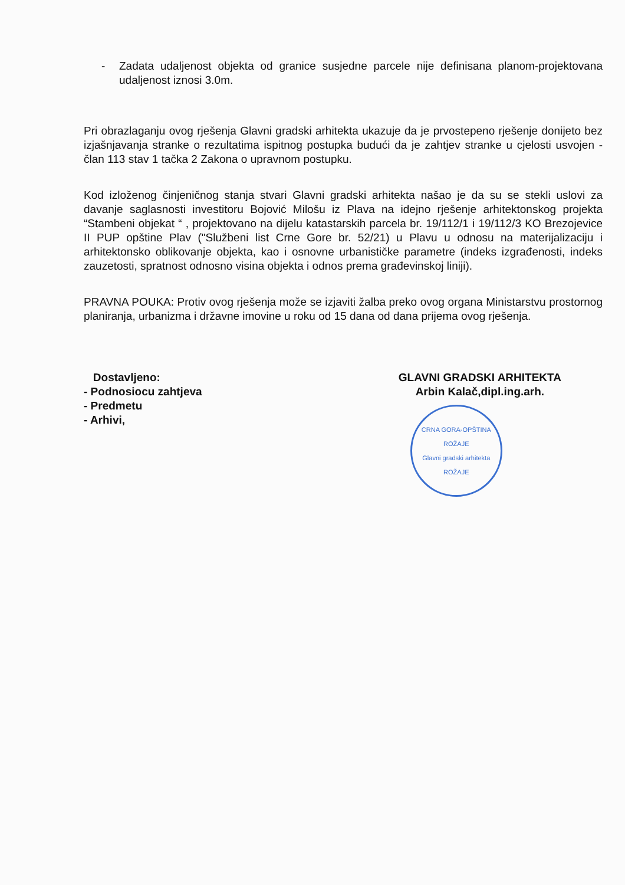- Zadata udaljenost objekta od granice susjedne parcele nije definisana planom-projektovana udaljenost iznosi 3.0m.
Pri obrazlaganju ovog rješenja Glavni gradski arhitekta ukazuje da je prvostepeno rješenje donijeto bez izjašnjavanja stranke o rezultatima ispitnog postupka budući da je zahtjev stranke u cjelosti usvojen - član 113 stav 1 tačka 2 Zakona o upravnom postupku.
Kod izloženog činjeničnog stanja stvari Glavni gradski arhitekta našao je da su se stekli uslovi za davanje saglasnosti investitoru Bojović Milošu iz Plava na idejno rješenje arhitektonskog projekta “Stambeni objekat “ , projektovano na dijelu katastarskih parcela br. 19/112/1 i 19/112/3 KO Brezojevice II PUP opštine Plav ("Službeni list Crne Gore br. 52/21) u Plavu u odnosu na materijalizaciju i arhitektonsko oblikovanje objekta, kao i osnovne urbanističke parametre (indeks izgrađenosti, indeks zauzetosti, spratnost odnosno visina objekta i odnos prema građevinskoj liniji).
PRAVNA POUKA: Protiv ovog rješenja može se izjaviti žalba preko ovog organa Ministarstvu prostornog planiranja, urbanizma i državne imovine u roku od 15 dana od dana prijema ovog rješenja.
Dostavljeno:
- Podnosiocu zahtjeva
- Predmetu
- Arhivi,
GLAVNI GRADSKI ARHITEKTA
Arbin Kalač,dipl.ing.arh.
CRNA GORA-OPŠTINA ROŽAJE
Glavni gradski arhitekta
ROŽAJE